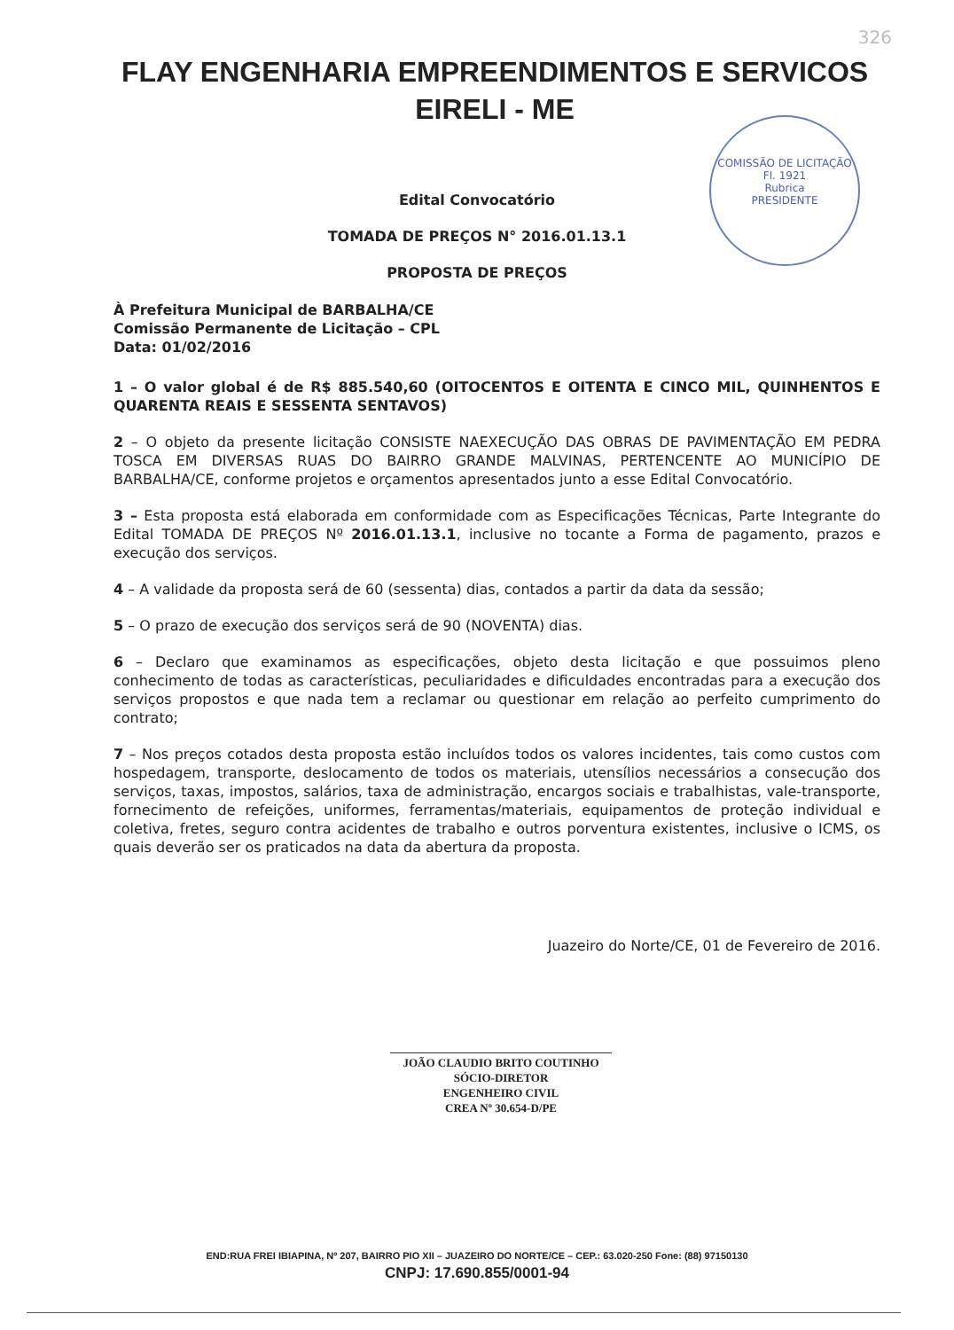326
FLAY ENGENHARIA EMPREENDIMENTOS E SERVICOS
EIRELI - ME
COMISSÃO DE LICITAÇÃO
Fl. 1921
Rubrica
PRESIDENTE
Edital Convocatório
TOMADA DE PREÇOS N° 2016.01.13.1
PROPOSTA DE PREÇOS
À Prefeitura Municipal de BARBALHA/CE
Comissão Permanente de Licitação – CPL
Data: 01/02/2016
1 – O valor global é de R$ 885.540,60 (OITOCENTOS E OITENTA E CINCO MIL, QUINHENTOS E QUARENTA REAIS E SESSENTA SENTAVOS)
2 – O objeto da presente licitação CONSISTE NAEXECUÇÃO DAS OBRAS DE PAVIMENTAÇÃO EM PEDRA TOSCA EM DIVERSAS RUAS DO BAIRRO GRANDE MALVINAS, PERTENCENTE AO MUNICÍPIO DE BARBALHA/CE, conforme projetos e orçamentos apresentados junto a esse Edital Convocatório.
3 – Esta proposta está elaborada em conformidade com as Especificações Técnicas, Parte Integrante do Edital TOMADA DE PREÇOS Nº 2016.01.13.1, inclusive no tocante a Forma de pagamento, prazos e execução dos serviços.
4 – A validade da proposta será de 60 (sessenta) dias, contados a partir da data da sessão;
5 – O prazo de execução dos serviços será de 90 (NOVENTA) dias.
6 – Declaro que examinamos as especificações, objeto desta licitação e que possuimos pleno conhecimento de todas as características, peculiaridades e dificuldades encontradas para a execução dos serviços propostos e que nada tem a reclamar ou questionar em relação ao perfeito cumprimento do contrato;
7 – Nos preços cotados desta proposta estão incluídos todos os valores incidentes, tais como custos com hospedagem, transporte, deslocamento de todos os materiais, utensílios necessários a consecução dos serviços, taxas, impostos, salários, taxa de administração, encargos sociais e trabalhistas, vale-transporte, fornecimento de refeições, uniformes, ferramentas/materiais, equipamentos de proteção individual e coletiva, fretes, seguro contra acidentes de trabalho e outros porventura existentes, inclusive o ICMS, os quais deverão ser os praticados na data da abertura da proposta.
Juazeiro do Norte/CE, 01 de Fevereiro de 2016.
JOÃO CLAUDIO BRITO COUTINHO
SÓCIO-DIRETOR
ENGENHEIRO CIVIL
CREA Nº 30.654-D/PE
END:RUA FREI IBIAPINA, Nº 207, BAIRRO PIO XII – JUAZEIRO DO NORTE/CE – CEP.: 63.020-250 Fone: (88) 97150130
CNPJ: 17.690.855/0001-94